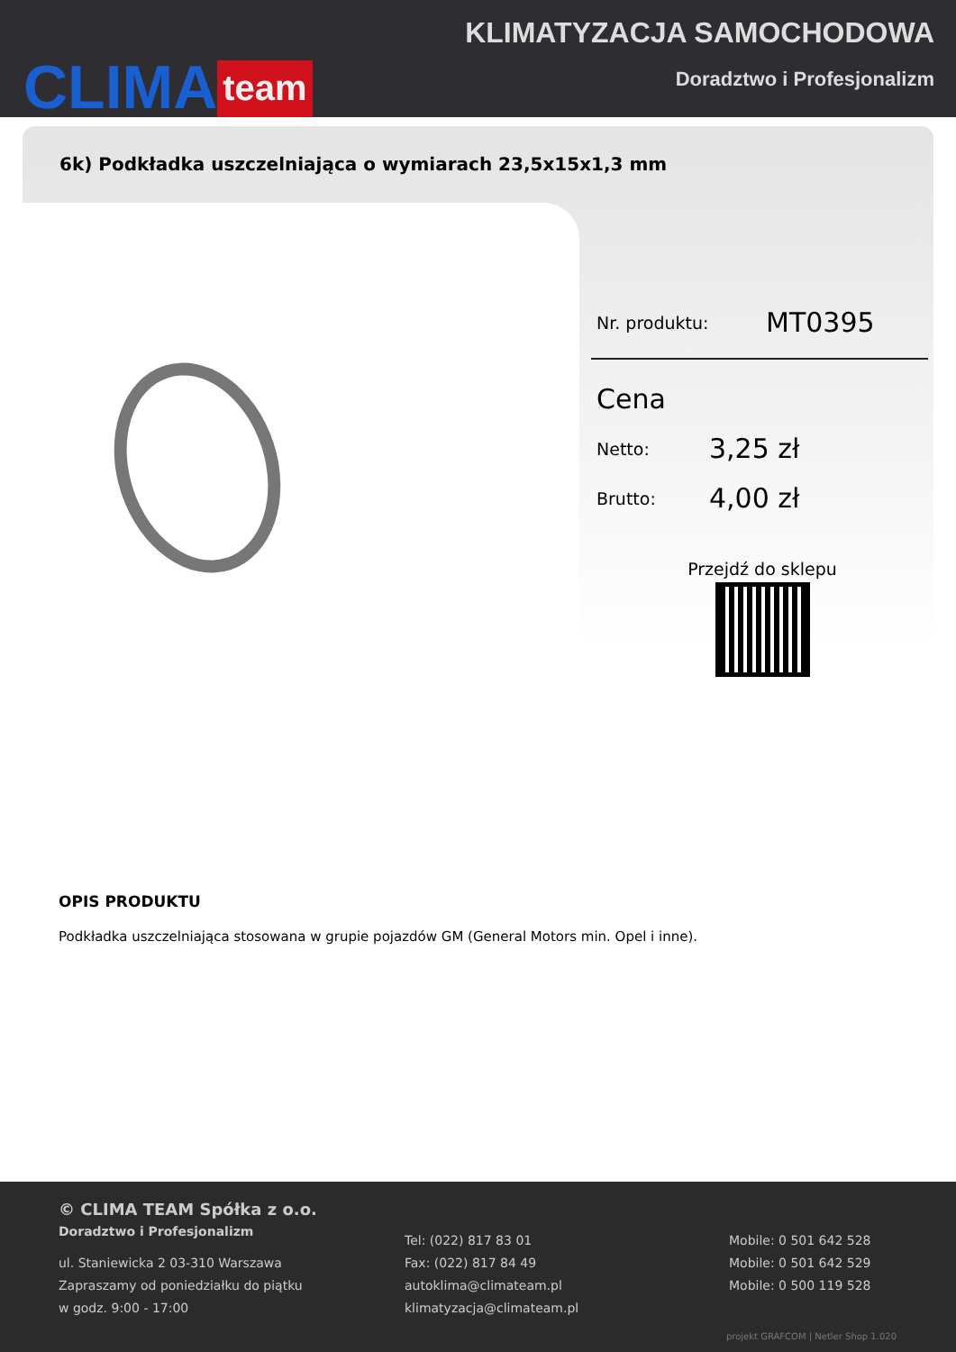CLIMA team
KLIMATYZACJA SAMOCHODOWA
Doradztwo i Profesjonalizm
6k) Podkładka uszczelniająca o wymiarach 23,5x15x1,3 mm
Nr. produktu: MT0395
Cena
Netto: 3,25 zł
Brutto: 4,00 zł
Przejdź do sklepu
OPIS PRODUKTU
Podkładka uszczelniająca stosowana w grupie pojazdów GM (General Motors min. Opel i inne).
© CLIMA TEAM Spółka z o.o.
Doradztwo i Profesjonalizm
ul. Staniewicka 2 03-310 Warszawa
Zapraszamy od poniedziałku do piątku
w godz. 9:00 - 17:00
Tel: (022) 817 83 01
Fax: (022) 817 84 49
autoklima@climateam.pl
klimatyzacja@climateam.pl
Mobile: 0 501 642 528
Mobile: 0 501 642 529
Mobile: 0 500 119 528
projekt GRAFCOM | Netler Shop 1.020